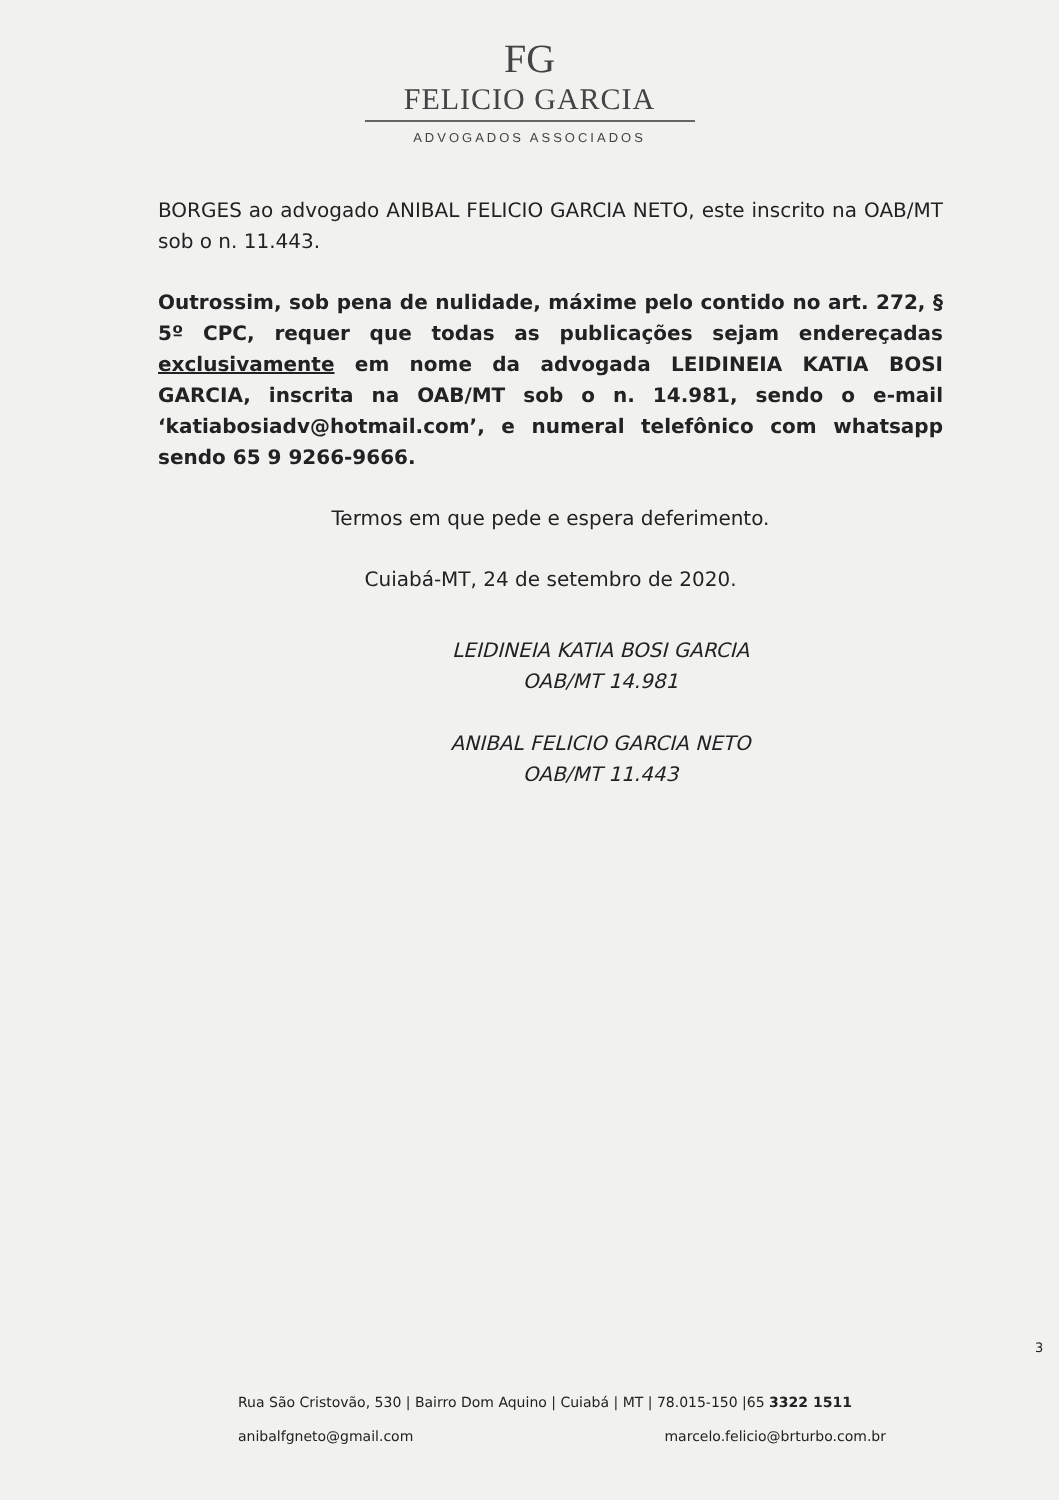FG
FELICIO GARCIA
ADVOGADOS ASSOCIADOS
BORGES ao advogado ANIBAL FELICIO GARCIA NETO, este inscrito na OAB/MT sob o n. 11.443.
Outrossim, sob pena de nulidade, máxime pelo contido no art. 272, § 5º CPC, requer que todas as publicações sejam endereçadas exclusivamente em nome da advogada LEIDINEIA KATIA BOSI GARCIA, inscrita na OAB/MT sob o n. 14.981, sendo o e-mail ‘katiabosiadv@hotmail.com’, e numeral telefônico com whatsapp sendo 65 9 9266-9666.
Termos em que pede e espera deferimento.
Cuiabá-MT, 24 de setembro de 2020.
LEIDINEIA KATIA BOSI GARCIA
OAB/MT 14.981
ANIBAL FELICIO GARCIA NETO
OAB/MT 11.443
3
Rua São Cristovão, 530 | Bairro Dom Aquino | Cuiabá | MT | 78.015-150 |65 3322 1511
anibalfgneto@gmail.com marcelo.felicio@brturbo.com.br